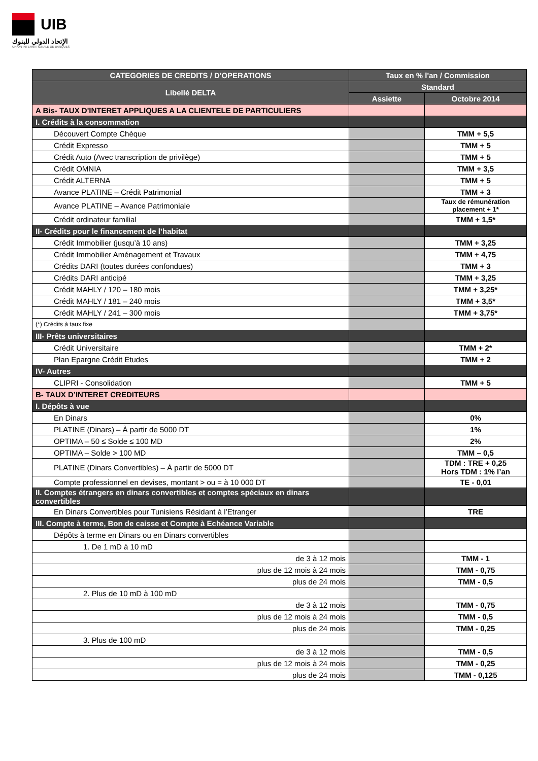UIB
الإتحاد الدولي للبنوك
UNION INTERNATIONALE DE BANQUES
| CATEGORIES DE CREDITS / D'OPERATIONS | Taux en % l'an / Commission | |
| --- | --- | --- |
| Libellé DELTA | Standard | |
| | Assiette | Octobre 2014 |
| A Bis- TAUX D'INTERET APPLIQUES A LA CLIENTELE DE PARTICULIERS | | |
| I. Crédits à la consommation | | |
| Découvert Compte Chèque | | TMM + 5,5 |
| Crédit Expresso | | TMM + 5 |
| Crédit Auto (Avec transcription de privilège) | | TMM + 5 |
| Crédit OMNIA | | TMM + 3,5 |
| Crédit ALTERNA | | TMM + 5 |
| Avance PLATINE – Crédit Patrimonial | | TMM + 3 |
| Avance PLATINE – Avance Patrimoniale | | Taux de rémunération placement + 1* |
| Crédit ordinateur familial | | TMM + 1,5* |
| II- Crédits pour le financement de l’habitat | | |
| Crédit Immobilier (jusqu’à 10 ans) | | TMM + 3,25 |
| Crédit Immobilier Aménagement et Travaux | | TMM + 4,75 |
| Crédits DARI (toutes durées confondues) | | TMM + 3 |
| Crédits DARI anticipé | | TMM + 3,25 |
| Crédit MAHLY / 120 – 180 mois | | TMM + 3,25* |
| Crédit MAHLY / 181 – 240 mois | | TMM + 3,5* |
| Crédit MAHLY / 241 – 300 mois | | TMM + 3,75* |
| (*) Crédits à taux fixe | | |
| III- Prêts universitaires | | |
| Crédit Universitaire | | TMM + 2* |
| Plan Epargne Crédit Etudes | | TMM + 2 |
| IV- Autres | | |
| CLIPRI - Consolidation | | TMM + 5 |
| B- TAUX D’INTERET CREDITEURS | | |
| I. Dépôts à vue | | |
| En Dinars | | 0% |
| PLATINE (Dinars) – À partir de 5000 DT | | 1% |
| OPTIMA – 50 ≤ Solde ≤ 100 MD | | 2% |
| OPTIMA – Solde > 100 MD | | TMM – 0,5 |
| PLATINE (Dinars Convertibles) – À partir de 5000 DT | | TDM : TRE + 0,25 Hors TDM : 1% l’an |
| Compte professionnel en devises, montant > ou = à 10 000 DT | | TE - 0,01 |
| II. Comptes étrangers en dinars convertibles et comptes spéciaux en dinars convertibles | | |
| En Dinars Convertibles pour Tunisiens Résidant à l’Etranger | | TRE |
| III. Compte à terme, Bon de caisse et Compte à Echéance Variable | | |
| Dépôts à terme en Dinars ou en Dinars convertibles | | |
| 1. De 1 mD à 10 mD | | |
| de 3 à 12 mois | | TMM - 1 |
| plus de 12 mois à 24 mois | | TMM - 0,75 |
| plus de 24 mois | | TMM - 0,5 |
| 2. Plus de 10 mD à 100 mD | | |
| de 3 à 12 mois | | TMM - 0,75 |
| plus de 12 mois à 24 mois | | TMM - 0,5 |
| plus de 24 mois | | TMM - 0,25 |
| 3. Plus de 100 mD | | |
| de 3 à 12 mois | | TMM - 0,5 |
| plus de 12 mois à 24 mois | | TMM - 0,25 |
| plus de 24 mois | | TMM - 0,125 |